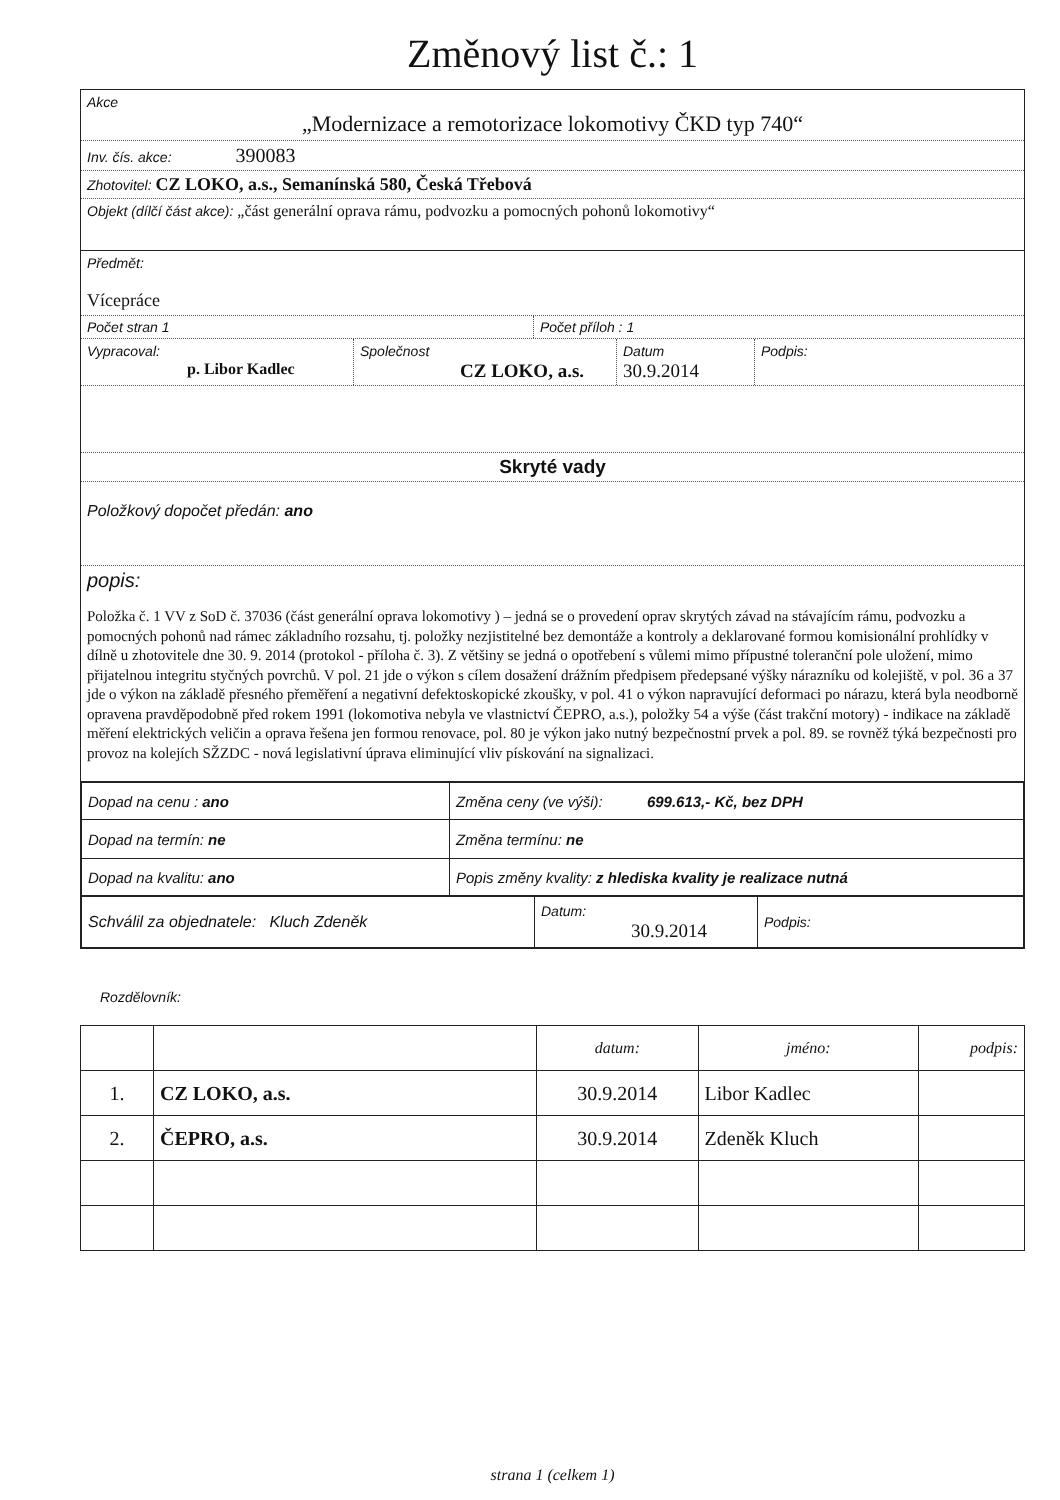Změnový list č.: 1
Akce
„Modernizace a remotorizace lokomotivy ČKD typ 740“
Inv. čís. akce: 390083
Zhotovitel: CZ LOKO, a.s., Semanínská 580, Česká Třebová
Objekt (dílčí část akce): „část generální oprava rámu, podvozku a pomocných pohonů lokomotivy“
Předmět:
Vícepráce
Počet stran 1 Počet příloh : 1
Vypracoval:
p. Libor Kadlec
Společnost
CZ LOKO, a.s.
Datum
30.9.2014
Podpis:
Skryté vady
Položkový dopočet předán: ano
popis:
Položka č. 1 VV z SoD č. 37036 (část generální oprava lokomotivy ) – jedná se o provedení oprav skrytých závad na stávajícím rámu, podvozku a pomocných pohonů nad rámec základního rozsahu, tj. položky nezjistitelné bez demontáže a kontroly a deklarované formou komisionální prohlídky v dílně u zhotovitele dne 30. 9. 2014 (protokol - příloha č. 3). Z většiny se jedná o opotřebení s vůlemi mimo přípustné toleranční pole uložení, mimo přijatelnou integritu styčných povrchů. V pol. 21 jde o výkon s cílem dosažení drážním předpisem předepsané výšky nárazníku od kolejiště, v pol. 36 a 37 jde o výkon na základě přesného přeměření a negativní defektoskopické zkoušky, v pol. 41 o výkon napravující deformaci po nárazu, která byla neodborně opravena pravděpodobně před rokem 1991 (lokomotiva nebyla ve vlastnictví ČEPRO, a.s.), položky 54 a výše (část trakční motory) - indikace na základě měření elektrických veličin a oprava řešena jen formou renovace, pol. 80 je výkon jako nutný bezpečnostní prvek a pol. 89. se rovněž týká bezpečnosti pro provoz na kolejích SŽZDC - nová legislativní úprava eliminující vliv pískování na signalizaci.
| Dopad na cenu : ano | Změna ceny (ve výši): 699.613,- Kč, bez DPH |
| Dopad na termín: ne | Změna termínu: ne |
| Dopad na kvalitu: ano | Popis změny kvality: z hlediska kvality je realizace nutná |
| Schválil za objednatele: Kluch Zdeněk | Datum: 30.9.2014 | Podpis: |
Rozdělovník:
| | | datum: | jméno: | podpis: |
| 1. | CZ LOKO, a.s. | 30.9.2014 | Libor Kadlec | |
| 2. | ČEPRO, a.s. | 30.9.2014 | Zdeněk Kluch | |
strana 1 (celkem 1)